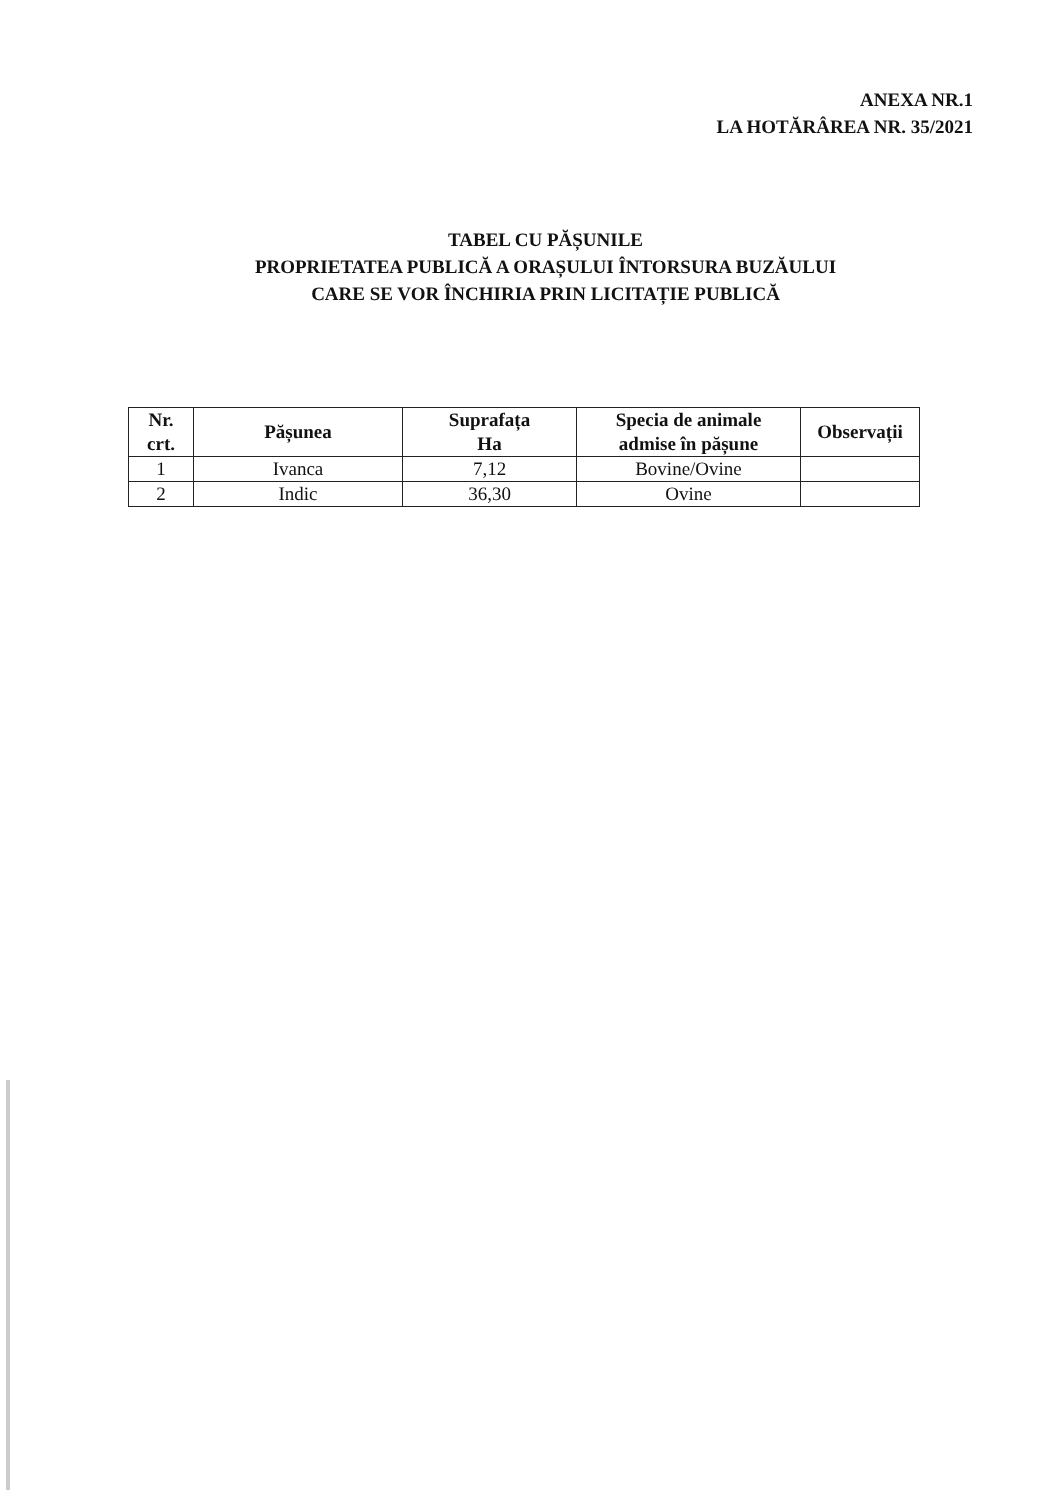ANEXA NR.1
LA HOTĂRÂREA NR. 35/2021
TABEL CU PĂȘUNILE
PROPRIETATEA PUBLICĂ A ORAȘULUI ÎNTORSURA BUZĂULUI
CARE SE VOR ÎNCHIRIA PRIN LICITAȚIE PUBLICĂ
| Nr. crt. | Pășunea | Suprafața Ha | Specia de animale admise în pășune | Observații |
| --- | --- | --- | --- | --- |
| 1 | Ivanca | 7,12 | Bovine/Ovine | |
| 2 | Indic | 36,30 | Ovine | |